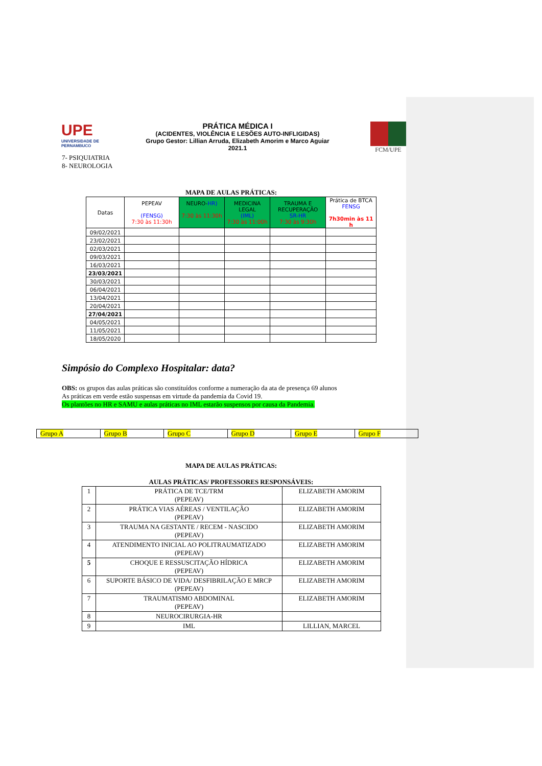UPE
UNIVERSIDADE DE PERNAMBUCO
PRÁTICA MÉDICA I
(ACIDENTES, VIOLÊNCIA E LESÕES AUTO-INFLIGIDAS)
Grupo Gestor: Lillian Arruda, Elizabeth Amorim e Marco Aguiar
2021.1
FCM/UPE
7- PSIQUIATRIA
8- NEUROLOGIA
MAPA DE AULAS PRÁTICAS:
| Datas | PEPEAV (FENSG) 7:30 às 11:30h | NEURO- HR) 7:30 às 11:30h | MEDICINA LEGAL (IML) 7:30 às 11:00h | TRAUMA E RECUPERAÇÃO SR-HR 7:30 às 9:30h | Prática de BTCA FENSG 7h30min às 11 h |
| --- | --- | --- | --- | --- | --- |
| 09/02/2021 | | | | | |
| 23/02/2021 | | | | | |
| 02/03/2021 | | | | | |
| 09/03/2021 | | | | | |
| 16/03/2021 | | | | | |
| 23/03/2021 | | | | | |
| 30/03/2021 | | | | | |
| 06/04/2021 | | | | | |
| 13/04/2021 | | | | | |
| 20/04/2021 | | | | | |
| 27/04/2021 | | | | | |
| 04/05/2021 | | | | | |
| 11/05/2021 | | | | | |
| 18/05/2020 | | | | | |
Simpósio do Complexo Hospitalar: data?
OBS: os grupos das aulas práticas são constituídos conforme a numeração da ata de presença 69 alunos
As práticas em verde estão suspensas em virtude da pandemia da Covid 19.
Os plantões no HR e SAMU e aulas práticas no IML estarão suspensos por causa da Pandemia.
Grupo A Grupo B Grupo C Grupo D Grupo E Grupo F
MAPA DE AULAS PRÁTICAS:
AULAS PRÁTICAS/ PROFESSORES RESPONSÁVEIS:
| 1 | PRÁTICA DE TCE/TRM (PEPEAV) | ELIZABETH AMORIM |
| 2 | PRÁTICA VIAS AÉREAS / VENTILAÇÃO (PEPEAV) | ELIZABETH AMORIM |
| 3 | TRAUMA NA GESTANTE / RECEM - NASCIDO (PEPEAV) | ELIZABETH AMORIM |
| 4 | ATENDIMENTO INICIAL AO POLITRAUMATIZADO (PEPEAV) | ELIZABETH AMORIM |
| 5 | CHOQUE E RESSUSCITAÇÃO HÍDRICA (PEPEAV) | ELIZABETH AMORIM |
| 6 | SUPORTE BÁSICO DE VIDA/ DESFIBRILAÇÃO E MRCP (PEPEAV) | ELIZABETH AMORIM |
| 7 | TRAUMATISMO ABDOMINAL (PEPEAV) | ELIZABETH AMORIM |
| 8 | NEUROCIRURGIA-HR | |
| 9 | IML | LILLIAN, MARCEL |